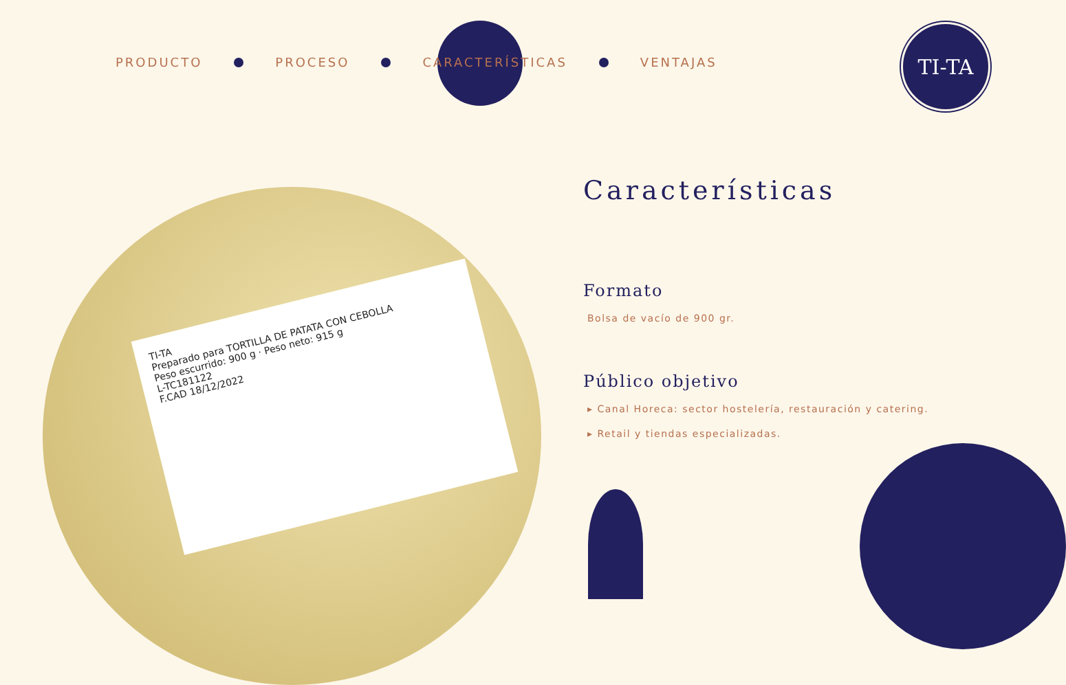PRODUCTO PROCESO CARACTERÍSTICAS VENTAJAS
TI-TA
TI-TA
Preparado para TORTILLA DE PATATA CON CEBOLLA
Peso escurrido: 900 g · Peso neto: 915 g
L-TC181122
F.CAD 18/12/2022
Características
Formato
Bolsa de vacío de 900 gr.
Público objetivo
▸ Canal Horeca: sector hostelería, restauración y catering.
▸ Retail y tiendas especializadas.